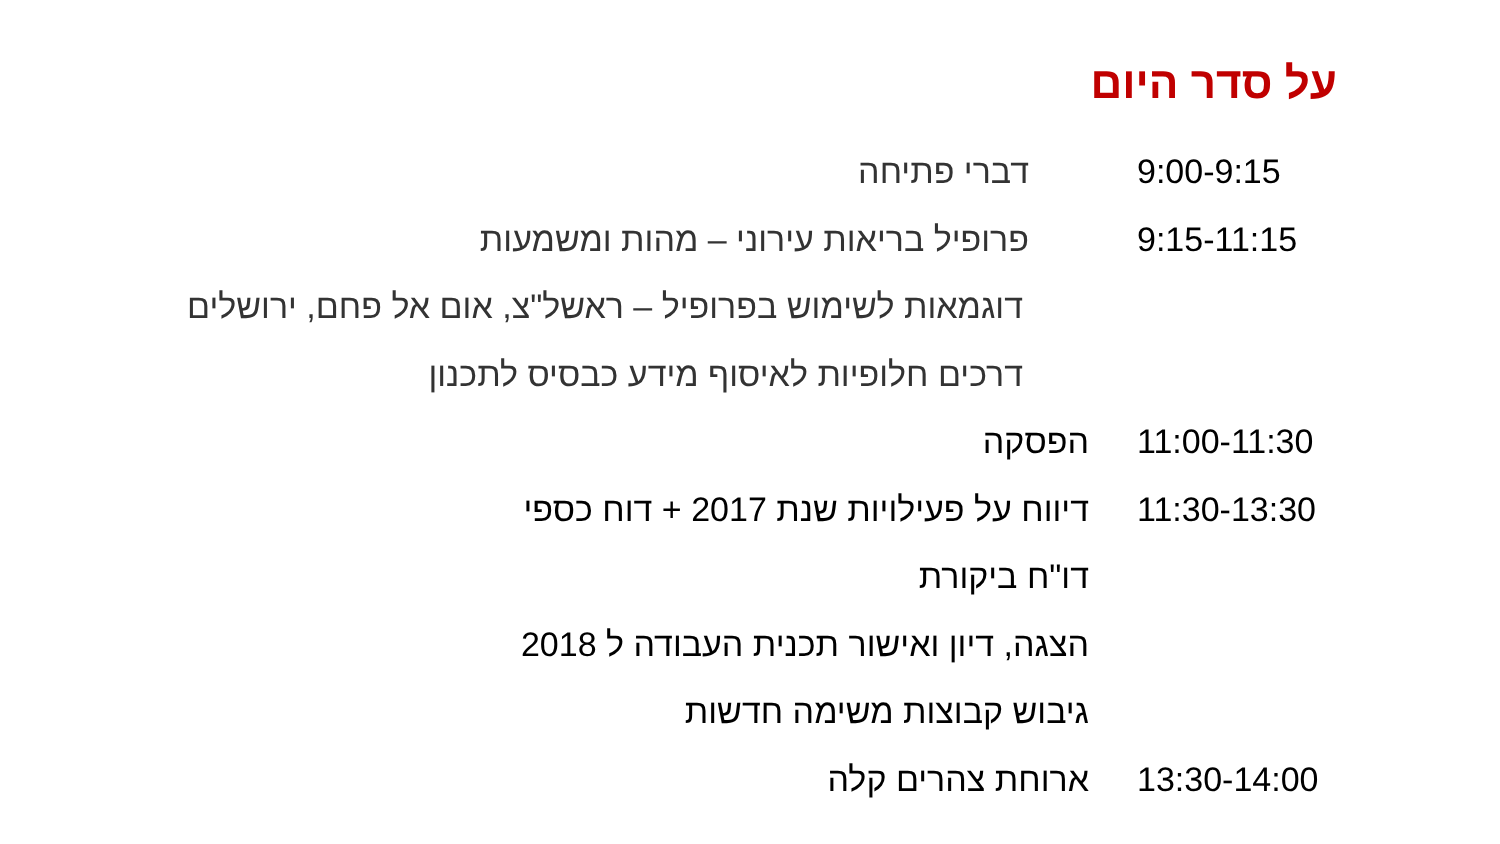על סדר היום
| 9:00-9:15 | דברי פתיחה |
| 9:15-11:15 | פרופיל בריאות עירוני – מהות ומשמעות |
| | דוגמאות לשימוש בפרופיל – ראשל"צ, אום אל פחם, ירושלים |
| | דרכים חלופיות לאיסוף מידע כבסיס לתכנון |
| 11:00-11:30 | הפסקה |
| 11:30-13:30 | דיווח על פעילויות שנת 2017 + דוח כספי |
| | דו"ח ביקורת |
| | הצגה, דיון ואישור תכנית העבודה ל 2018 |
| | גיבוש קבוצות משימה חדשות |
| 13:30-14:00 | ארוחת צהרים קלה |